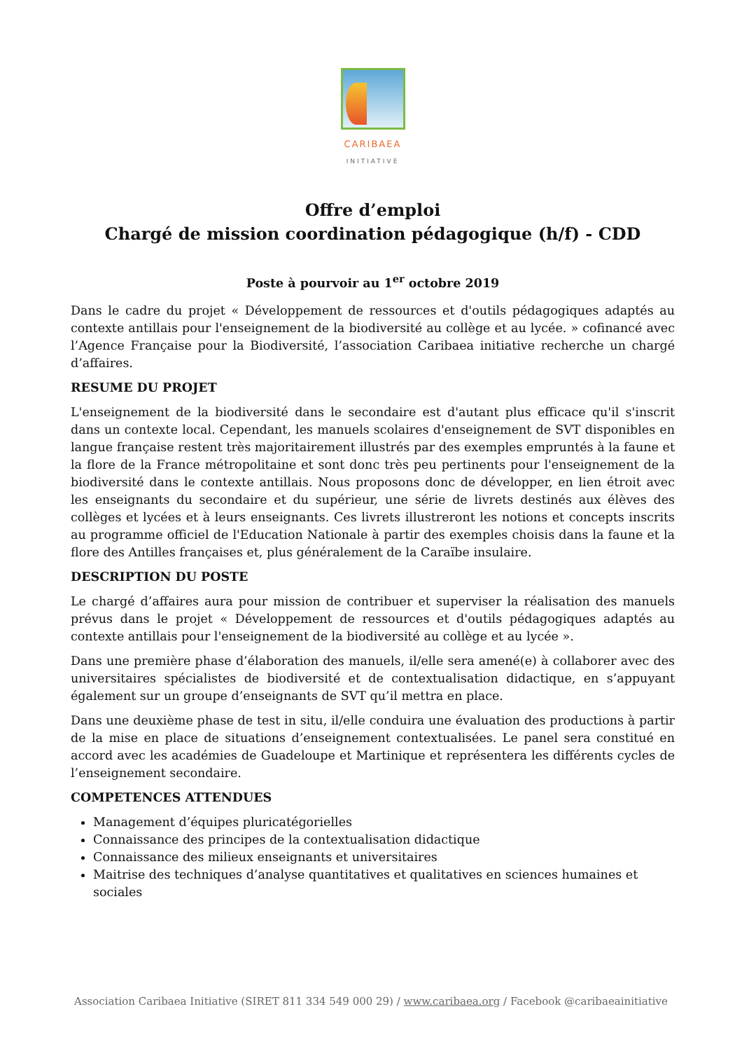CARIBAEA
INITIATIVE
Offre d’emploi
Chargé de mission coordination pédagogique (h/f) - CDD
Poste à pourvoir au 1<sup>er</sup> octobre 2019
Dans le cadre du projet « Développement de ressources et d'outils pédagogiques adaptés au contexte antillais pour l'enseignement de la biodiversité au collège et au lycée. » cofinancé avec l’Agence Française pour la Biodiversité, l’association Caribaea initiative recherche un chargé d’affaires.
RESUME DU PROJET
L'enseignement de la biodiversité dans le secondaire est d'autant plus efficace qu'il s'inscrit dans un contexte local. Cependant, les manuels scolaires d'enseignement de SVT disponibles en langue française restent très majoritairement illustrés par des exemples empruntés à la faune et la flore de la France métropolitaine et sont donc très peu pertinents pour l'enseignement de la biodiversité dans le contexte antillais. Nous proposons donc de développer, en lien étroit avec les enseignants du secondaire et du supérieur, une série de livrets destinés aux élèves des collèges et lycées et à leurs enseignants. Ces livrets illustreront les notions et concepts inscrits au programme officiel de l'Education Nationale à partir des exemples choisis dans la faune et la flore des Antilles françaises et, plus généralement de la Caraïbe insulaire.
DESCRIPTION DU POSTE
Le chargé d’affaires aura pour mission de contribuer et superviser la réalisation des manuels prévus dans le projet « Développement de ressources et d'outils pédagogiques adaptés au contexte antillais pour l'enseignement de la biodiversité au collège et au lycée ».
Dans une première phase d’élaboration des manuels, il/elle sera amené(e) à collaborer avec des universitaires spécialistes de biodiversité et de contextualisation didactique, en s’appuyant également sur un groupe d’enseignants de SVT qu’il mettra en place.
Dans une deuxième phase de test in situ, il/elle conduira une évaluation des productions à partir de la mise en place de situations d’enseignement contextualisées. Le panel sera constitué en accord avec les académies de Guadeloupe et Martinique et représentera les différents cycles de l’enseignement secondaire.
COMPETENCES ATTENDUES
Management d’équipes pluricatégorielles
Connaissance des principes de la contextualisation didactique
Connaissance des milieux enseignants et universitaires
Maitrise des techniques d’analyse quantitatives et qualitatives en sciences humaines et sociales
Association Caribaea Initiative (SIRET 811 334 549 000 29) / www.caribaea.org / Facebook @caribaeainitiative